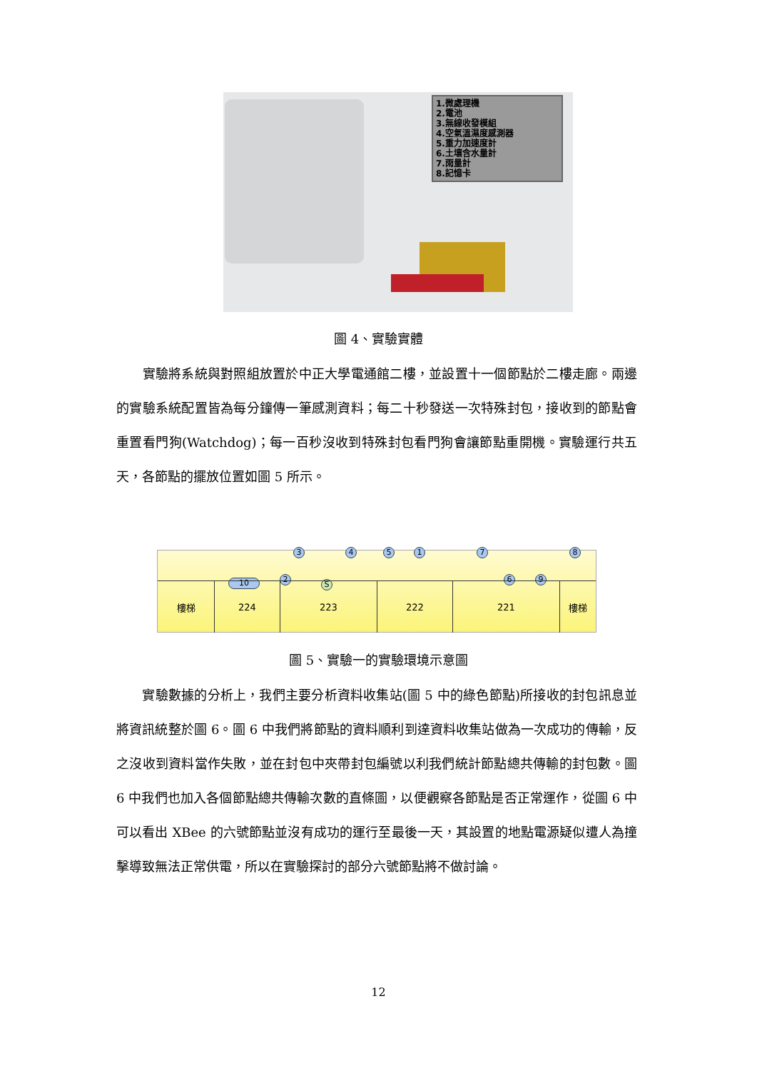1.微處理機
2.電池
3.無線收發模組
4.空氣溫濕度感測器
5.重力加速度計
6.土壤含水量計
7.雨量計
8.記憶卡
圖 4、實驗實體
　　實驗將系統與對照組放置於中正大學電通館二樓，並設置十一個節點於二樓走廊。兩邊的實驗系統配置皆為每分鐘傳一筆感測資料；每二十秒發送一次特殊封包，接收到的節點會重置看門狗(Watchdog)；每一百秒沒收到特殊封包看門狗會讓節點重開機。實驗運行共五天，各節點的擺放位置如圖 5 所示。
3 4 5 1 7 8
10 2
S
6 9
樓梯 224 223 222 221 樓梯
圖 5、實驗一的實驗環境示意圖
　　實驗數據的分析上，我們主要分析資料收集站(圖 5 中的綠色節點)所接收的封包訊息並將資訊統整於圖 6。圖 6 中我們將節點的資料順利到達資料收集站做為一次成功的傳輸，反之沒收到資料當作失敗，並在封包中夾帶封包編號以利我們統計節點總共傳輸的封包數。圖 6 中我們也加入各個節點總共傳輸次數的直條圖，以便觀察各節點是否正常運作，從圖 6 中可以看出 XBee 的六號節點並沒有成功的運行至最後一天，其設置的地點電源疑似遭人為撞擊導致無法正常供電，所以在實驗探討的部分六號節點將不做討論。
12